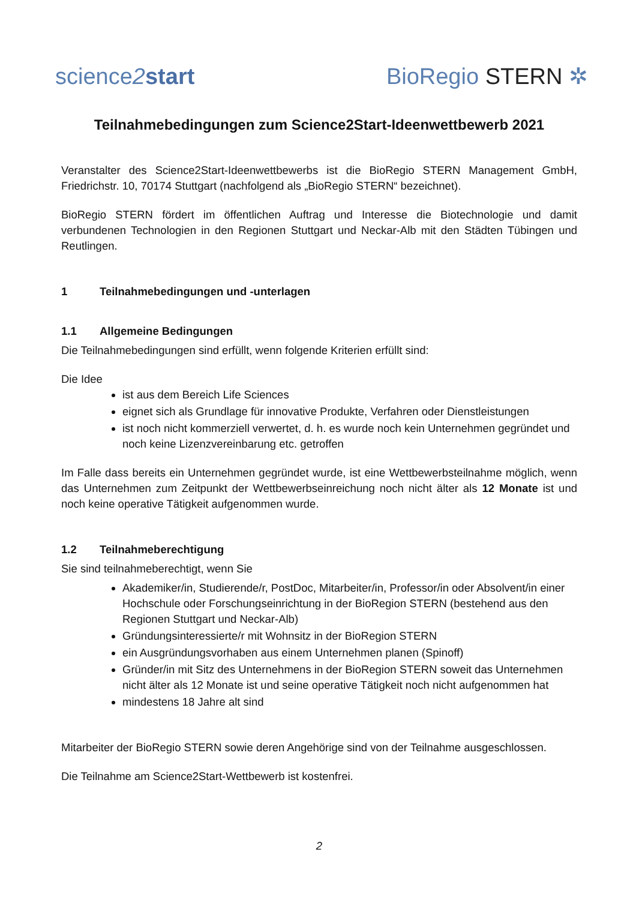science2 start
BioRegio STERN ✲
Teilnahmebedingungen zum Science2Start-Ideenwettbewerb 2021
Veranstalter des Science2Start-Ideenwettbewerbs ist die BioRegio STERN Management GmbH, Friedrichstr. 10, 70174 Stuttgart (nachfolgend als „BioRegio STERN“ bezeichnet).
BioRegio STERN fördert im öffentlichen Auftrag und Interesse die Biotechnologie und damit verbundenen Technologien in den Regionen Stuttgart und Neckar-Alb mit den Städten Tübingen und Reutlingen.
1 Teilnahmebedingungen und -unterlagen
1.1 Allgemeine Bedingungen
Die Teilnahmebedingungen sind erfüllt, wenn folgende Kriterien erfüllt sind:
Die Idee
ist aus dem Bereich Life Sciences
eignet sich als Grundlage für innovative Produkte, Verfahren oder Dienstleistungen
ist noch nicht kommerziell verwertet, d. h. es wurde noch kein Unternehmen gegründet und noch keine Lizenzvereinbarung etc. getroffen
Im Falle dass bereits ein Unternehmen gegründet wurde, ist eine Wettbewerbsteilnahme möglich, wenn das Unternehmen zum Zeitpunkt der Wettbewerbseinreichung noch nicht älter als 12 Monate ist und noch keine operative Tätigkeit aufgenommen wurde.
1.2 Teilnahmeberechtigung
Sie sind teilnahmeberechtigt, wenn Sie
Akademiker/in, Studierende/r, PostDoc, Mitarbeiter/in, Professor/in oder Absolvent/in einer Hochschule oder Forschungseinrichtung in der BioRegion STERN (bestehend aus den Regionen Stuttgart und Neckar-Alb)
Gründungsinteressierte/r mit Wohnsitz in der BioRegion STERN
ein Ausgründungsvorhaben aus einem Unternehmen planen (Spinoff)
Gründer/in mit Sitz des Unternehmens in der BioRegion STERN soweit das Unternehmen nicht älter als 12 Monate ist und seine operative Tätigkeit noch nicht aufgenommen hat
mindestens 18 Jahre alt sind
Mitarbeiter der BioRegio STERN sowie deren Angehörige sind von der Teilnahme ausgeschlossen.
Die Teilnahme am Science2Start-Wettbewerb ist kostenfrei.
2